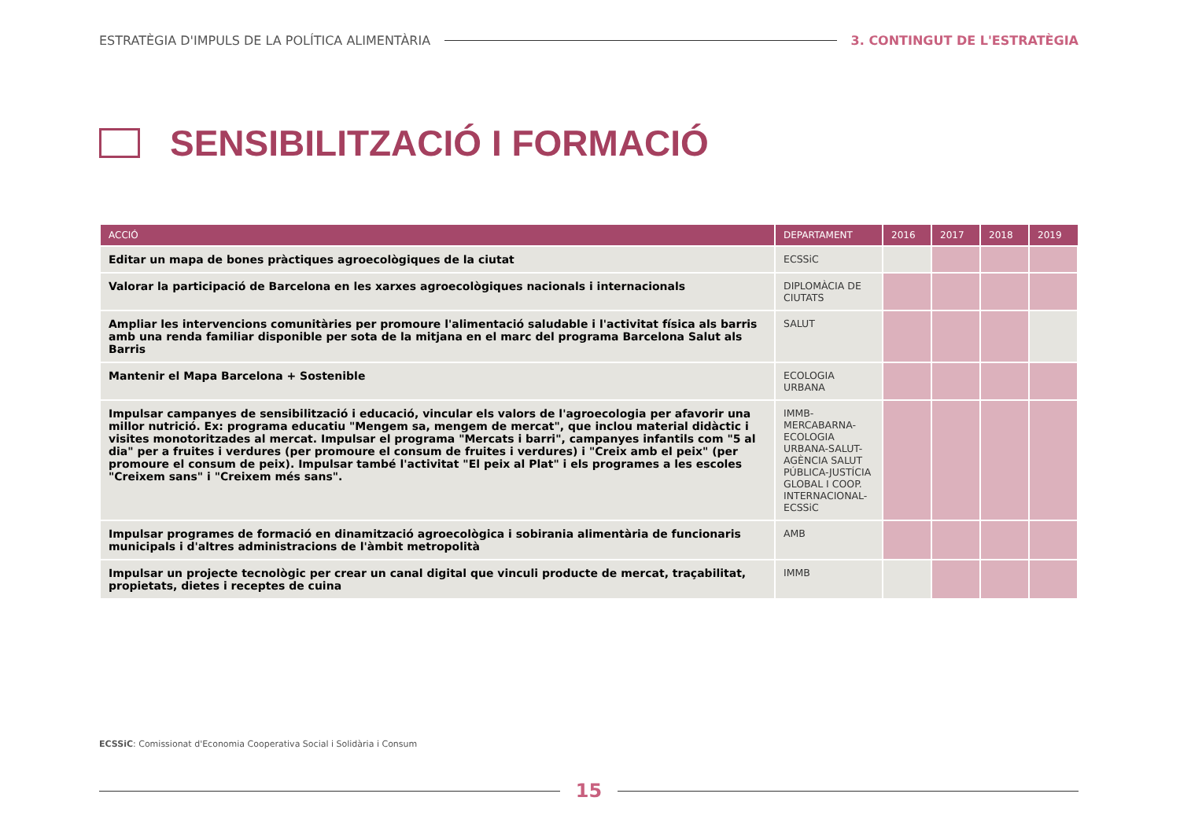ESTRATÈGIA D'IMPULS DE LA POLÍTICA ALIMENTÀRIA 3. CONTINGUT DE L'ESTRATÈGIA
SENSIBILITZACIÓ I FORMACIÓ
| ACCIÓ | DEPARTAMENT | 2016 | 2017 | 2018 | 2019 |
| --- | --- | --- | --- | --- | --- |
| Editar un mapa de bones pràctiques agroecològiques de la ciutat | ECSSiC | | | | |
| Valorar la participació de Barcelona en les xarxes agroecològiques nacionals i internacionals | DIPLOMÀCIA DE CIUTATS | | | | |
| Ampliar les intervencions comunitàries per promoure l'alimentació saludable i l'activitat física als barris amb una renda familiar disponible per sota de la mitjana en el marc del programa Barcelona Salut als Barris | SALUT | | | | |
| Mantenir el Mapa Barcelona + Sostenible | ECOLOGIA URBANA | | | | |
| Impulsar campanyes de sensibilització i educació, vincular els valors de l'agroecologia per afavorir una millor nutrició. Ex: programa educatiu "Mengem sa, mengem de mercat", que inclou material didàctic i visites monotoritzades al mercat. Impulsar el programa "Mercats i barri", campanyes infantils com "5 al dia" per a fruites i verdures (per promoure el consum de fruites i verdures) i "Creix amb el peix" (per promoure el consum de peix). Impulsar també l'activitat "El peix al Plat" i els programes a les escoles "Creixem sans" i "Creixem més sans". | IMMB-MERCABARNA-ECOLOGIA URBANA-SALUT- AGÈNCIA SALUT PÚBLICA-JUSTÍCIA GLOBAL I COOP. INTERNACIONAL-ECSSiC | | | | |
| Impulsar programes de formació en dinamització agroecològica i sobirania alimentària de funcionaris municipals i d'altres administracions de l'àmbit metropolità | AMB | | | | |
| Impulsar un projecte tecnològic per crear un canal digital que vinculi producte de mercat, traçabilitat, propietats, dietes i receptes de cuina | IMMB | | | | |
ECSSiC: Comissionat d'Economia Cooperativa Social i Solidària i Consum
15